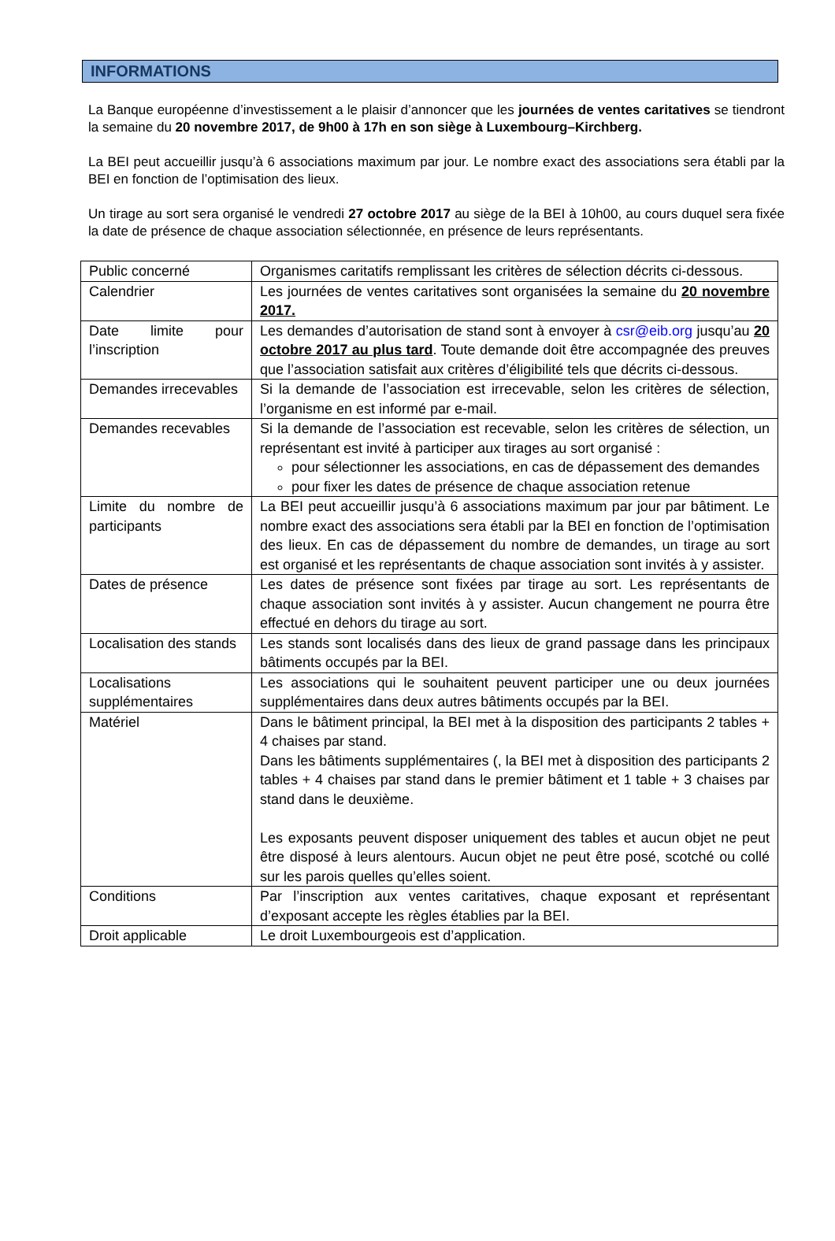INFORMATIONS
La Banque européenne d’investissement a le plaisir d’annoncer que les journées de ventes caritatives se tiendront la semaine du 20 novembre 2017, de 9h00 à 17h en son siège à Luxembourg–Kirchberg.
La BEI peut accueillir jusqu’à 6 associations maximum par jour. Le nombre exact des associations sera établi par la BEI en fonction de l’optimisation des lieux.
Un tirage au sort sera organisé le vendredi 27 octobre 2017 au siège de la BEI à 10h00, au cours duquel sera fixée la date de présence de chaque association sélectionnée, en présence de leurs représentants.
| Public concerné | Organismes caritatifs remplissant les critères de sélection décrits ci-dessous. |
| Calendrier | Les journées de ventes caritatives sont organisées la semaine du 20 novembre 2017. |
| Date limite pour l’inscription | Les demandes d’autorisation de stand sont à envoyer à csr@eib.org jusqu’au 20 octobre 2017 au plus tard . Toute demande doit être accompagnée des preuves que l’association satisfait aux critères d’éligibilité tels que décrits ci-dessous. |
| Demandes irrecevables | Si la demande de l’association est irrecevable, selon les critères de sélection, l’organisme en est informé par e-mail. |
| Demandes recevables | Si la demande de l’association est recevable, selon les critères de sélection, un représentant est invité à participer aux tirages au sort organisé : pour sélectionner les associations, en cas de dépassement des demandes pour fixer les dates de présence de chaque association retenue |
| Limite du nombre de participants | La BEI peut accueillir jusqu’à 6 associations maximum par jour par bâtiment. Le nombre exact des associations sera établi par la BEI en fonction de l’optimisation des lieux. En cas de dépassement du nombre de demandes, un tirage au sort est organisé et les représentants de chaque association sont invités à y assister. |
| Dates de présence | Les dates de présence sont fixées par tirage au sort. Les représentants de chaque association sont invités à y assister. Aucun changement ne pourra être effectué en dehors du tirage au sort. |
| Localisation des stands | Les stands sont localisés dans des lieux de grand passage dans les principaux bâtiments occupés par la BEI. |
| Localisations supplémentaires | Les associations qui le souhaitent peuvent participer une ou deux journées supplémentaires dans deux autres bâtiments occupés par la BEI. |
| Matériel | Dans le bâtiment principal, la BEI met à la disposition des participants 2 tables + 4 chaises par stand. Dans les bâtiments supplémentaires (, la BEI met à disposition des participants 2 tables + 4 chaises par stand dans le premier bâtiment et 1 table + 3 chaises par stand dans le deuxième. Les exposants peuvent disposer uniquement des tables et aucun objet ne peut être disposé à leurs alentours. Aucun objet ne peut être posé, scotché ou collé sur les parois quelles qu’elles soient. |
| Conditions | Par l’inscription aux ventes caritatives, chaque exposant et représentant d’exposant accepte les règles établies par la BEI. |
| Droit applicable | Le droit Luxembourgeois est d’application. |